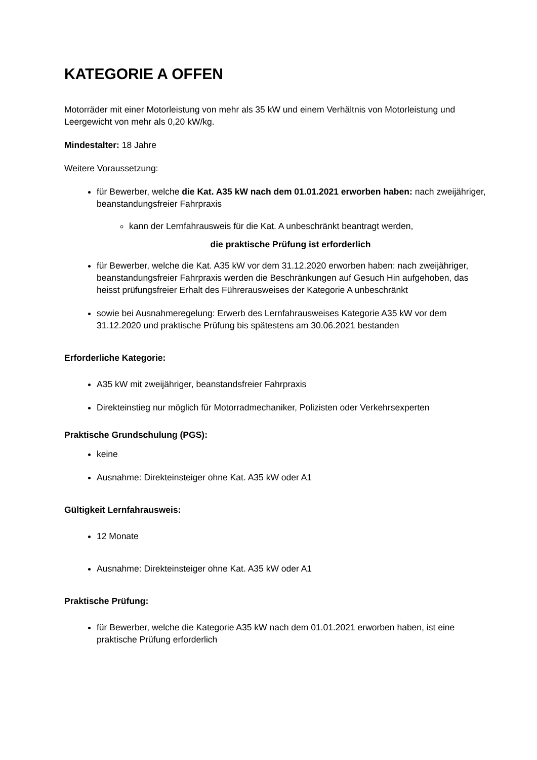KATEGORIE A OFFEN
Motorräder mit einer Motorleistung von mehr als 35 kW und einem Verhältnis von Motorleistung und Leergewicht von mehr als 0,20 kW/kg.
Mindestalter: 18 Jahre
Weitere Voraussetzung:
für Bewerber, welche die Kat. A35 kW nach dem 01.01.2021 erworben haben: nach zweijähriger, beanstandungsfreier Fahrpraxis
kann der Lernfahrausweis für die Kat. A unbeschränkt beantragt werden,
die praktische Prüfung ist erforderlich
für Bewerber, welche die Kat. A35 kW vor dem 31.12.2020 erworben haben: nach zweijähriger, beanstandungsfreier Fahrpraxis werden die Beschränkungen auf Gesuch Hin aufgehoben, das heisst prüfungsfreier Erhalt des Führerausweises der Kategorie A unbeschränkt
sowie bei Ausnahmeregelung: Erwerb des Lernfahrausweises Kategorie A35 kW vor dem 31.12.2020 und praktische Prüfung bis spätestens am 30.06.2021 bestanden
Erforderliche Kategorie:
A35 kW mit zweijähriger, beanstandsfreier Fahrpraxis
Direkteinstieg nur möglich für Motorradmechaniker, Polizisten oder Verkehrsexperten
Praktische Grundschulung (PGS):
keine
Ausnahme: Direkteinsteiger ohne Kat. A35 kW oder A1
Gültigkeit Lernfahrausweis:
12 Monate
Ausnahme: Direkteinsteiger ohne Kat. A35 kW oder A1
Praktische Prüfung:
für Bewerber, welche die Kategorie A35 kW nach dem 01.01.2021 erworben haben, ist eine praktische Prüfung erforderlich